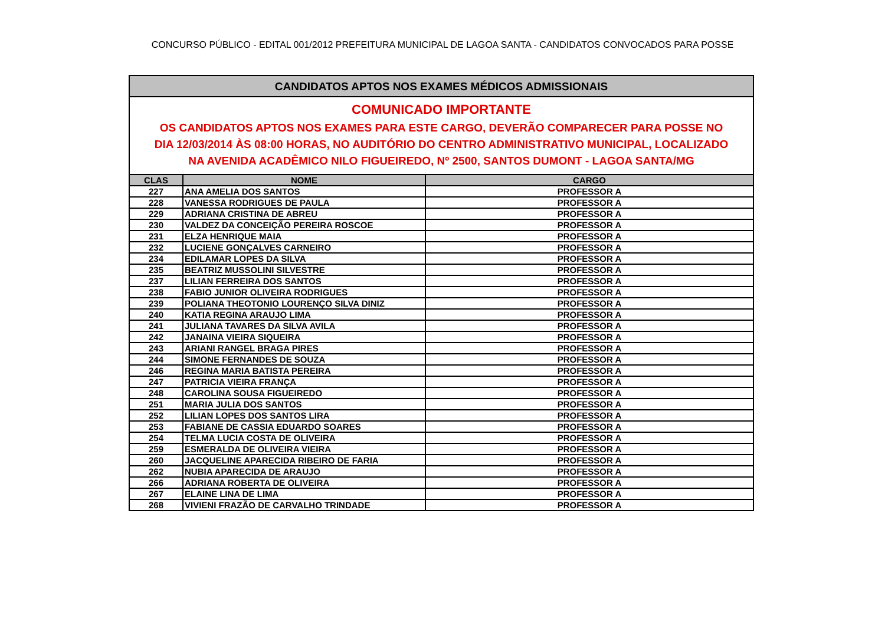CONCURSO PÚBLICO - EDITAL 001/2012 PREFEITURA MUNICIPAL DE LAGOA SANTA - CANDIDATOS CONVOCADOS PARA POSSE
| CANDIDATOS APTOS NOS EXAMES MÉDICOS ADMISSIONAIS | | |
| --- | --- | --- |
| COMUNICADO IMPORTANTE OS CANDIDATOS APTOS NOS EXAMES PARA ESTE CARGO, DEVERÃO COMPARECER PARA POSSE NO DIA 12/03/2014 ÀS 08:00 HORAS, NO AUDITÓRIO DO CENTRO ADMINISTRATIVO MUNICIPAL, LOCALIZADO NA AVENIDA ACADÊMICO NILO FIGUEIREDO, Nº 2500, SANTOS DUMONT - LAGOA SANTA/MG | | |
| CLAS | NOME | CARGO |
| 227 | ANA AMELIA DOS SANTOS | PROFESSOR A |
| 228 | VANESSA RODRIGUES DE PAULA | PROFESSOR A |
| 229 | ADRIANA CRISTINA DE ABREU | PROFESSOR A |
| 230 | VALDEZ DA CONCEIÇÃO PEREIRA ROSCOE | PROFESSOR A |
| 231 | ELZA HENRIQUE MAIA | PROFESSOR A |
| 232 | LUCIENE GONÇALVES CARNEIRO | PROFESSOR A |
| 234 | EDILAMAR LOPES DA SILVA | PROFESSOR A |
| 235 | BEATRIZ MUSSOLINI SILVESTRE | PROFESSOR A |
| 237 | LILIAN FERREIRA DOS SANTOS | PROFESSOR A |
| 238 | FABIO JUNIOR OLIVEIRA RODRIGUES | PROFESSOR A |
| 239 | POLIANA THEOTONIO LOURENÇO SILVA DINIZ | PROFESSOR A |
| 240 | KATIA REGINA ARAUJO LIMA | PROFESSOR A |
| 241 | JULIANA TAVARES DA SILVA AVILA | PROFESSOR A |
| 242 | JANAINA VIEIRA SIQUEIRA | PROFESSOR A |
| 243 | ARIANI RANGEL BRAGA PIRES | PROFESSOR A |
| 244 | SIMONE FERNANDES DE SOUZA | PROFESSOR A |
| 246 | REGINA MARIA BATISTA PEREIRA | PROFESSOR A |
| 247 | PATRICIA VIEIRA FRANÇA | PROFESSOR A |
| 248 | CAROLINA SOUSA FIGUEIREDO | PROFESSOR A |
| 251 | MARIA JULIA DOS SANTOS | PROFESSOR A |
| 252 | LILIAN LOPES DOS SANTOS LIRA | PROFESSOR A |
| 253 | FABIANE DE CASSIA EDUARDO SOARES | PROFESSOR A |
| 254 | TELMA LUCIA COSTA DE OLIVEIRA | PROFESSOR A |
| 259 | ESMERALDA DE OLIVEIRA VIEIRA | PROFESSOR A |
| 260 | JACQUELINE APARECIDA RIBEIRO DE FARIA | PROFESSOR A |
| 262 | NUBIA APARECIDA DE ARAUJO | PROFESSOR A |
| 266 | ADRIANA ROBERTA DE OLIVEIRA | PROFESSOR A |
| 267 | ELAINE LINA DE LIMA | PROFESSOR A |
| 268 | VIVIENI FRAZÃO DE CARVALHO TRINDADE | PROFESSOR A |